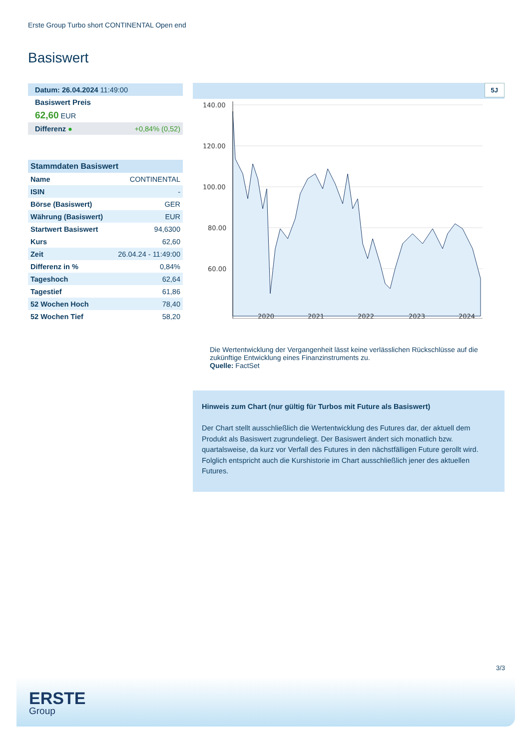Erste Group Turbo short CONTINENTAL Open end
Basiswert
| Datum: 26.04.2024 11:49:00 |
| Basiswert Preis |
| 62,60 EUR |
| Differenz ● +0,84% (0,52) |
| Stammdaten Basiswert | |
| --- | --- |
| Name | CONTINENTAL |
| ISIN | - |
| Börse (Basiswert) | GER |
| Währung (Basiswert) | EUR |
| Startwert Basiswert | 94,6300 |
| Kurs | 62,60 |
| Zeit | 26.04.24 - 11:49:00 |
| Differenz in % | 0,84% |
| Tageshoch | 62,64 |
| Tagestief | 61,86 |
| 52 Wochen Hoch | 78,40 |
| 52 Wochen Tief | 58,20 |
5J
140.00
120.00
100.00
80.00
60.00
2020
2021
2022
2023
2024
Die Wertentwicklung der Vergangenheit lässt keine verlässlichen Rückschlüsse auf die zukünftige Entwicklung eines Finanzinstruments zu.
Quelle: FactSet
Hinweis zum Chart (nur gültig für Turbos mit Future als Basiswert)
Der Chart stellt ausschließlich die Wertentwicklung des Futures dar, der aktuell dem Produkt als Basiswert zugrundeliegt. Der Basiswert ändert sich monatlich bzw. quartalsweise, da kurz vor Verfall des Futures in den nächstfälligen Future gerollt wird. Folglich entspricht auch die Kurshistorie im Chart ausschließlich jener des aktuellen Futures.
3/3
ERSTE
Group